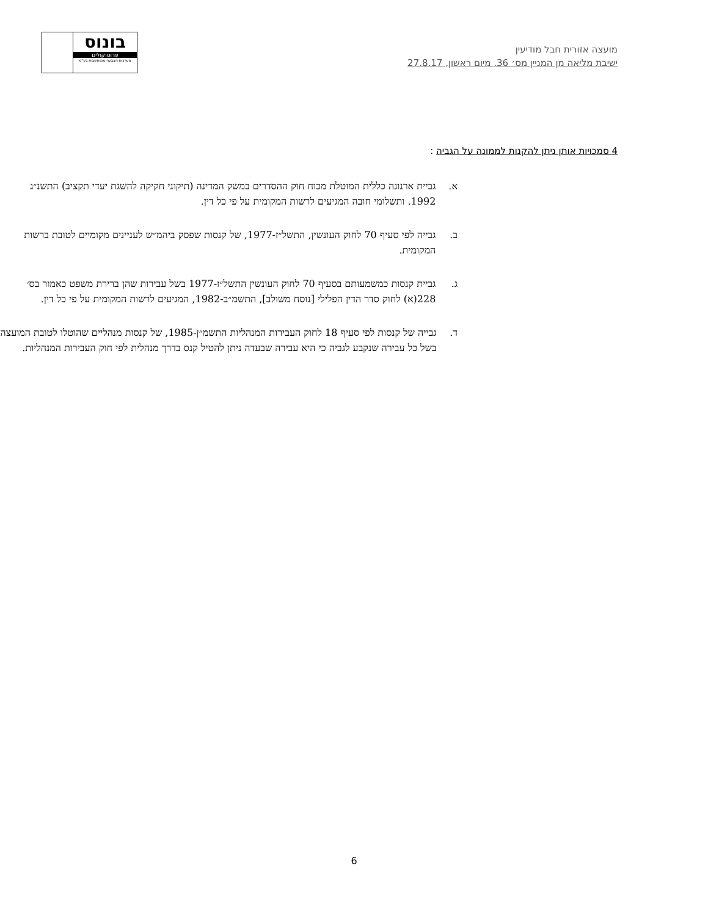מועצה אזורית חבל מודיעין
ישיבת מליאה מן המניין מס׳ 36, מיום ראשון, 27.8.17
בונוס
פרוטוקולים
מערכות הצבעה ממוחשבות בע"מ
4 סמכויות אותן ניתן להקנות לממונה על הגביה :
א. גביית ארנונה כללית המוטלת מכוח חוק ההסדרים במשק המדינה (תיקוני חקיקה להשגת יעדי תקציב) התשנ״ג 1992. ותשלומי חובה המגיעים לרשות המקומית על פי כל דין.
ב. גבייה לפי סעיף 70 לחוק העונשין, התשל״ז-1977, של קנסות שפסק ביהמ״ש לעניינים מקומיים לטובת ברשות המקומית.
ג. גביית קנסות כמשמעותם בסעיף 70 לחוק העונשין התשל״ז-1977 בשל עבירות שהן ברירת משפט כאמור בס׳ 228(א) לחוק סדר הדין הפלילי [נוסח משולב], התשמ״ב-1982, המגיעים לרשות המקומית על פי כל דין.
ד. גבייה של קנסות לפי סעיף 18 לחוק העבירות המנהליות התשמ״ן-1985, של קנסות מנהליים שהוטלו לטובת המועצה בשל כל עבירה שנקבע לגביה כי היא עבירה שבעדה ניתן להטיל קנס בדרך מנהלית לפי חוק העבירות המנהליות.
6